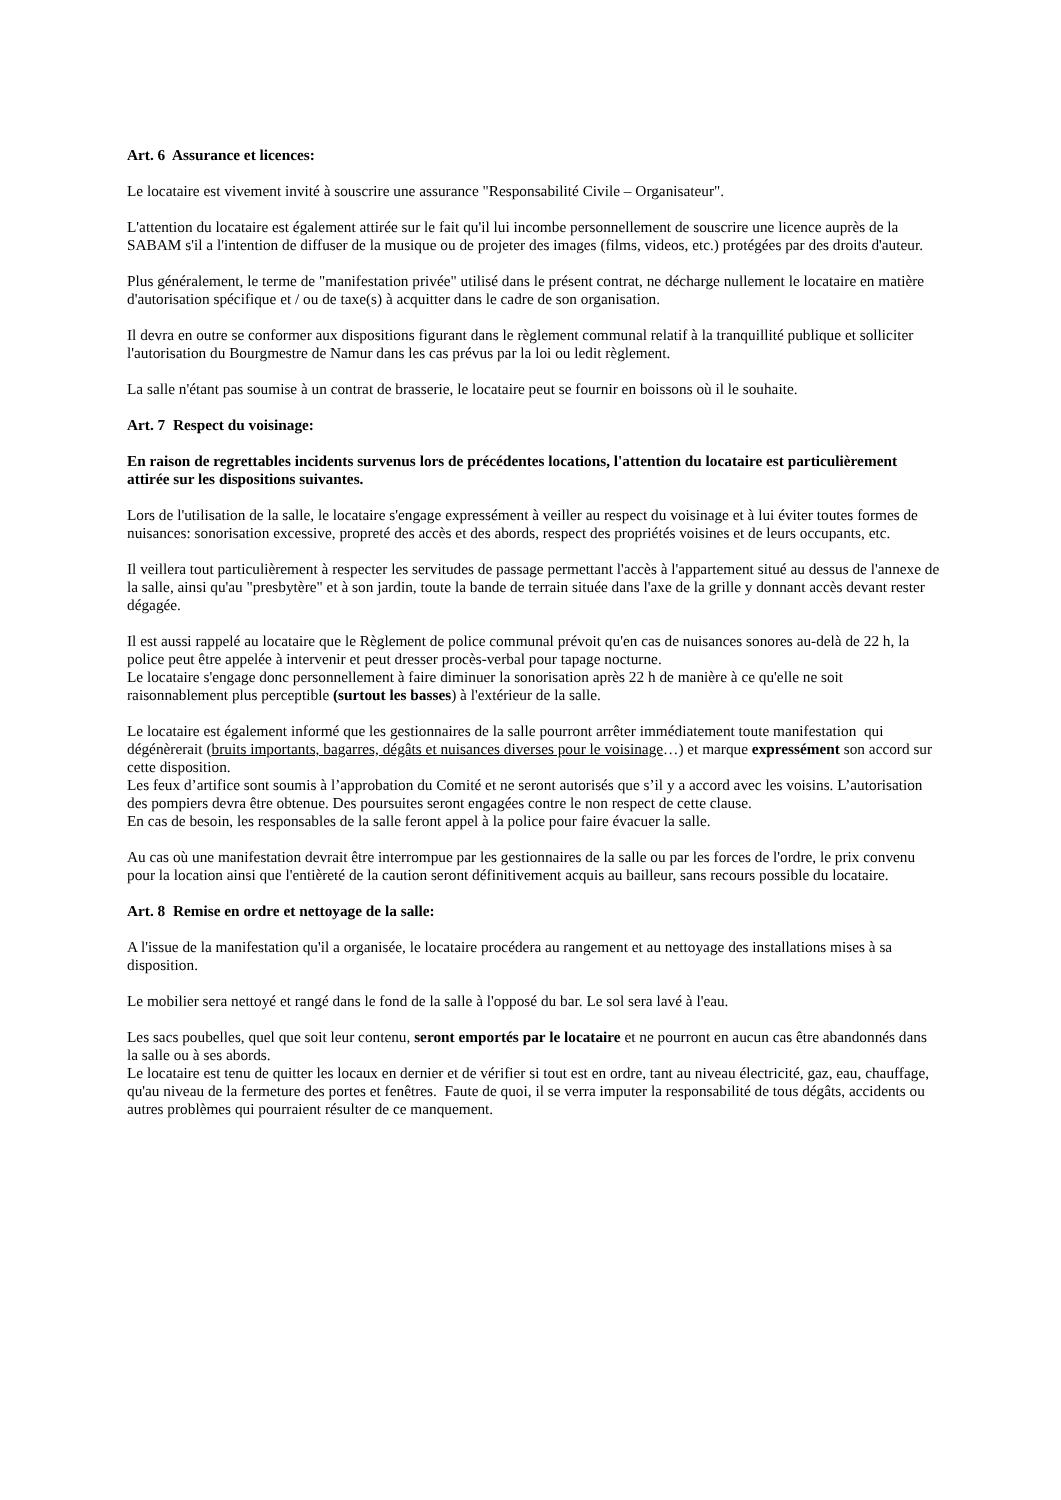Art. 6 Assurance et licences:
Le locataire est vivement invité à souscrire une assurance "Responsabilité Civile – Organisateur".
L'attention du locataire est également attirée sur le fait qu'il lui incombe personnellement de souscrire une licence auprès de la SABAM s'il a l'intention de diffuser de la musique ou de projeter des images (films, videos, etc.) protégées par des droits d'auteur.
Plus généralement, le terme de "manifestation privée" utilisé dans le présent contrat, ne décharge nullement le locataire en matière d'autorisation spécifique et / ou de taxe(s) à acquitter dans le cadre de son organisation.
Il devra en outre se conformer aux dispositions figurant dans le règlement communal relatif à la tranquillité publique et solliciter l'autorisation du Bourgmestre de Namur dans les cas prévus par la loi ou ledit règlement.
La salle n'étant pas soumise à un contrat de brasserie, le locataire peut se fournir en boissons où il le souhaite.
Art. 7 Respect du voisinage:
En raison de regrettables incidents survenus lors de précédentes locations, l'attention du locataire est particulièrement attirée sur les dispositions suivantes.
Lors de l'utilisation de la salle, le locataire s'engage expressément à veiller au respect du voisinage et à lui éviter toutes formes de nuisances: sonorisation excessive, propreté des accès et des abords, respect des propriétés voisines et de leurs occupants, etc.
Il veillera tout particulièrement à respecter les servitudes de passage permettant l'accès à l'appartement situé au dessus de l'annexe de la salle, ainsi qu'au "presbytère" et à son jardin, toute la bande de terrain située dans l'axe de la grille y donnant accès devant rester dégagée.
Il est aussi rappelé au locataire que le Règlement de police communal prévoit qu'en cas de nuisances sonores au-delà de 22 h, la police peut être appelée à intervenir et peut dresser procès-verbal pour tapage nocturne.
Le locataire s'engage donc personnellement à faire diminuer la sonorisation après 22 h de manière à ce qu'elle ne soit raisonnablement plus perceptible (surtout les basses) à l'extérieur de la salle.
Le locataire est également informé que les gestionnaires de la salle pourront arrêter immédiatement toute manifestation qui dégénèrerait (bruits importants, bagarres, dégâts et nuisances diverses pour le voisinage…) et marque expressément son accord sur cette disposition.
Les feux d’artifice sont soumis à l’approbation du Comité et ne seront autorisés que s’il y a accord avec les voisins. L’autorisation des pompiers devra être obtenue. Des poursuites seront engagées contre le non respect de cette clause.
En cas de besoin, les responsables de la salle feront appel à la police pour faire évacuer la salle.
Au cas où une manifestation devrait être interrompue par les gestionnaires de la salle ou par les forces de l'ordre, le prix convenu pour la location ainsi que l'entièreté de la caution seront définitivement acquis au bailleur, sans recours possible du locataire.
Art. 8 Remise en ordre et nettoyage de la salle:
A l'issue de la manifestation qu'il a organisée, le locataire procédera au rangement et au nettoyage des installations mises à sa disposition.
Le mobilier sera nettoyé et rangé dans le fond de la salle à l'opposé du bar. Le sol sera lavé à l'eau.
Les sacs poubelles, quel que soit leur contenu, seront emportés par le locataire et ne pourront en aucun cas être abandonnés dans la salle ou à ses abords.
Le locataire est tenu de quitter les locaux en dernier et de vérifier si tout est en ordre, tant au niveau électricité, gaz, eau, chauffage, qu'au niveau de la fermeture des portes et fenêtres. Faute de quoi, il se verra imputer la responsabilité de tous dégâts, accidents ou autres problèmes qui pourraient résulter de ce manquement.